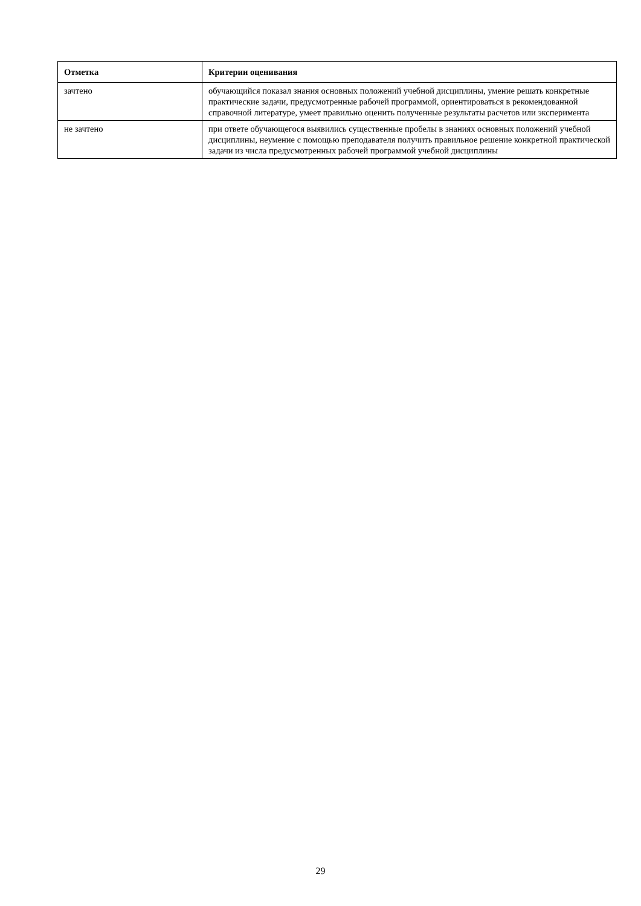| Отметка | Критерии оценивания |
| --- | --- |
| зачтено | обучающийся показал знания основных положений учебной дисциплины, умение решать конкретные практические задачи, предусмотренные рабочей программой, ориентироваться в рекомендованной справочной литературе, умеет правильно оценить полученные результаты расчетов или эксперимента |
| не зачтено | при ответе обучающегося выявились существенные пробелы в знаниях основных положений учебной дисциплины, неумение с помощью преподавателя получить правильное решение конкретной практической задачи из числа предусмотренных рабочей программой учебной дисциплины |
29